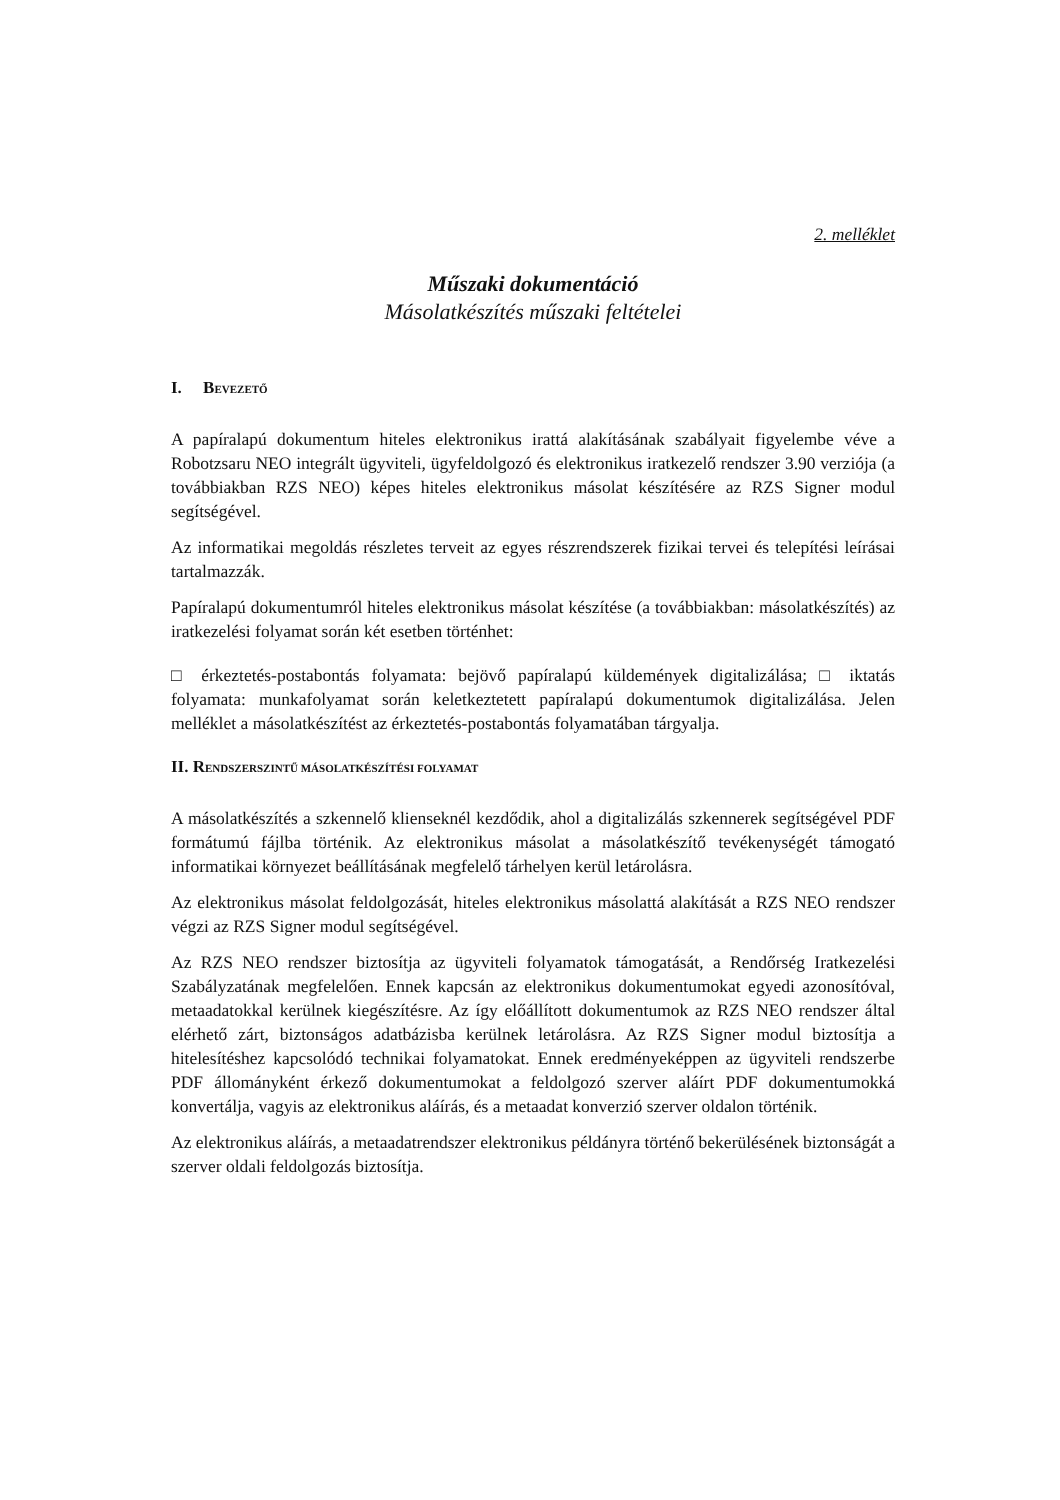2. melléklet
Műszaki dokumentáció
Másolatkészítés műszaki feltételei
I. BEVEZETŐ
A papíralapú dokumentum hiteles elektronikus irattá alakításának szabályait figyelembe véve a Robotzsaru NEO integrált ügyviteli, ügyfeldolgozó és elektronikus iratkezelő rendszer 3.90 verziója (a továbbiakban RZS NEO) képes hiteles elektronikus másolat készítésére az RZS Signer modul segítségével.
Az informatikai megoldás részletes terveit az egyes részrendszerek fizikai tervei és telepítési leírásai tartalmazzák.
Papíralapú dokumentumról hiteles elektronikus másolat készítése (a továbbiakban: másolatkészítés) az iratkezelési folyamat során két esetben történhet:
□ érkeztetés-postabontás folyamata: bejövő papíralapú küldemények digitalizálása; □ iktatás folyamata: munkafolyamat során keletkeztetett papíralapú dokumentumok digitalizálása. Jelen melléklet a másolatkészítést az érkeztetés-postabontás folyamatában tárgyalja.
II. RENDSZERSZINTŰ MÁSOLATKÉSZÍTÉSI FOLYAMAT
A másolatkészítés a szkennelő klienseknél kezdődik, ahol a digitalizálás szkennerek segítségével PDF formátumú fájlba történik. Az elektronikus másolat a másolatkészítő tevékenységét támogató informatikai környezet beállításának megfelelő tárhelyen kerül letárolásra.
Az elektronikus másolat feldolgozását, hiteles elektronikus másolattá alakítását a RZS NEO rendszer végzi az RZS Signer modul segítségével.
Az RZS NEO rendszer biztosítja az ügyviteli folyamatok támogatását, a Rendőrség Iratkezelési Szabályzatának megfelelően. Ennek kapcsán az elektronikus dokumentumokat egyedi azonosítóval, metaadatokkal kerülnek kiegészítésre. Az így előállított dokumentumok az RZS NEO rendszer által elérhető zárt, biztonságos adatbázisba kerülnek letárolásra. Az RZS Signer modul biztosítja a hitelesítéshez kapcsolódó technikai folyamatokat. Ennek eredményeképpen az ügyviteli rendszerbe PDF állományként érkező dokumentumokat a feldolgozó szerver aláírt PDF dokumentumokká konvertálja, vagyis az elektronikus aláírás, és a metaadat konverzió szerver oldalon történik.
Az elektronikus aláírás, a metaadatrendszer elektronikus példányra történő bekerülésének biztonságát a szerver oldali feldolgozás biztosítja.